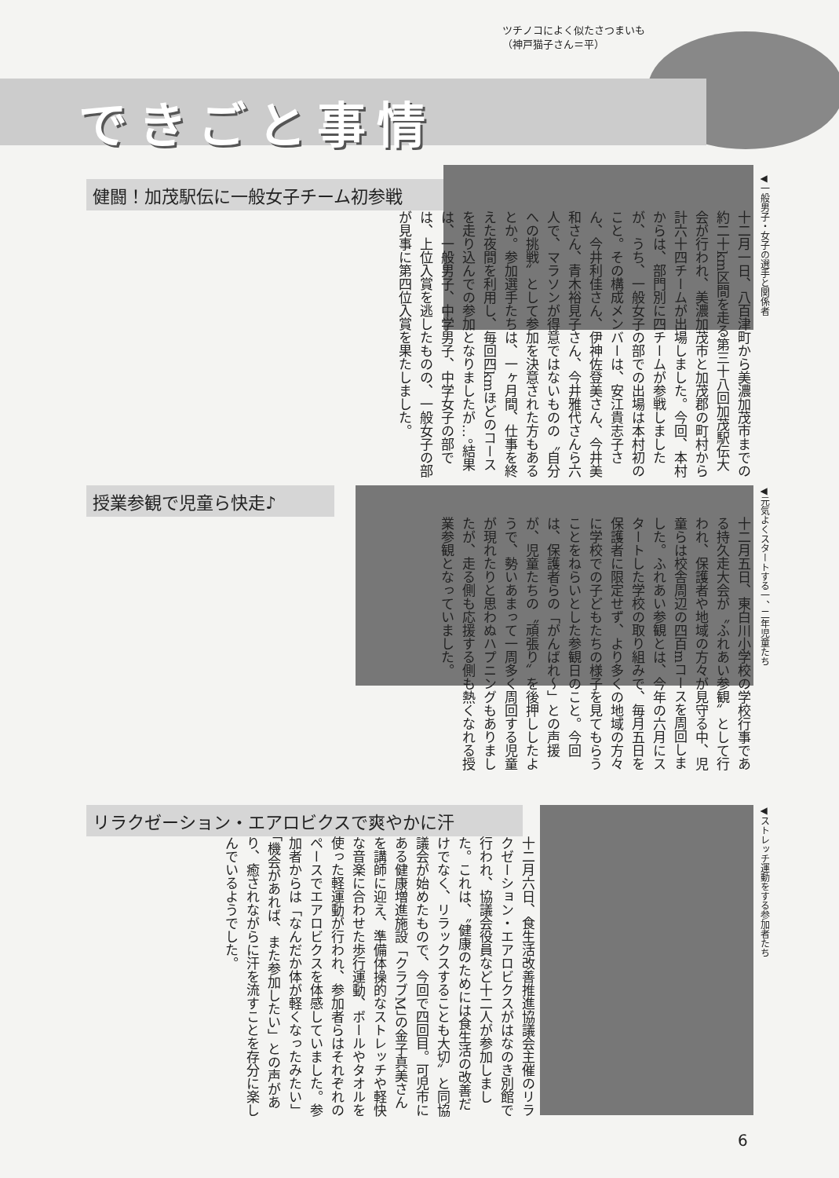ツチノコによく似たさつまいも
（神戸猫子さん＝平）
できごと事情
健闘！加茂駅伝に一般女子チーム初参戦
◀一般男子・女子の選手と関係者
十二月一日、八百津町から美濃加茂市までの約二十km区間を走る第三十八回加茂駅伝大会が行われ、美濃加茂市と加茂郡の町村から計六十四チームが出場しました。今回、本村からは、部門別に四チームが参戦しましたが、うち、一般女子の部での出場は本村初のこと。その構成メンバーは、安江貴志子さん、今井利佳さん、伊神佐登美さん、今井美和さん、青木裕見子さん、今井雅代さんら六人で、マラソンが得意ではないものの〝自分への挑戦〟として参加を決意された方もあるとか。参加選手たちは、一ヶ月間、仕事を終えた夜間を利用し、毎回四kmほどのコースを走り込んでの参加となりましたが…。結果は、一般男子、中学男子、中学女子の部では、上位入賞を逃したものの、一般女子の部が見事に第四位入賞を果たしました。
授業参観で児童ら快走♪
◀元気よくスタートする一、二年児童たち
十二月五日、東白川小学校の学校行事である持久走大会が〝ふれあい参観〟として行われ、保護者や地域の方々が見守る中、児童らは校舎周辺の四百mコースを周回しました。ふれあい参観とは、今年の六月にスタートした学校の取り組みで、毎月五日を保護者に限定せず、より多くの地域の方々に学校での子どもたちの様子を見てもらうことをねらいとした参観日のこと。今回は、保護者らの「がんばれ〜」との声援が、児童たちの〝頑張り〟を後押ししたようで、勢いあまって一周多く周回する児童が現れたりと思わぬハプニングもありましたが、走る側も応援する側も熱くなれる授業参観となっていました。
リラクゼーション・エアロビクスで爽やかに汗
◀ストレッチ運動をする参加者たち
十二月六日、食生活改善推進協議会主催のリラクゼーション・エアロビクスがはなのき別館で行われ、協議会役員など十二人が参加しました。これは、〝健康のためには食生活の改善だけでなく、リラックスすることも大切〟と同協議会が始めたもので、今回で四回目。可児市にある健康増進施設「クラブM」の金子真美さんを講師に迎え、準備体操的なストレッチや軽快な音楽に合わせた歩行運動、ボールやタオルを使った軽運動が行われ、参加者らはそれぞれのペースでエアロビクスを体感していました。参加者からは「なんだか体が軽くなったみたい」「機会があれば、また参加したい」との声があり、癒されながらに汗を流すことを存分に楽しんでいるようでした。
6